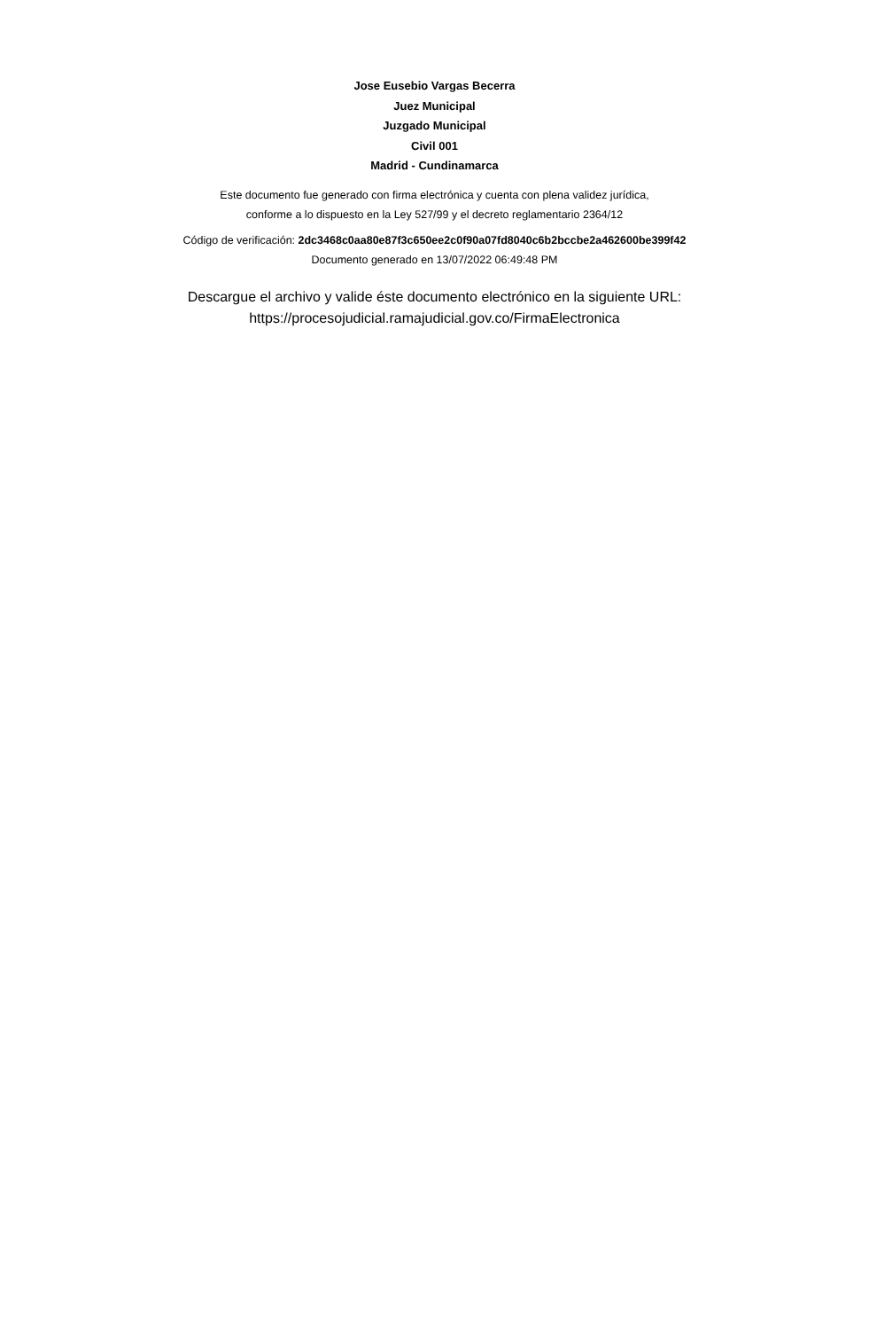Jose Eusebio Vargas Becerra
Juez Municipal
Juzgado Municipal
Civil 001
Madrid - Cundinamarca
Este documento fue generado con firma electrónica y cuenta con plena validez jurídica,
conforme a lo dispuesto en la Ley 527/99 y el decreto reglamentario 2364/12
Código de verificación: 2dc3468c0aa80e87f3c650ee2c0f90a07fd8040c6b2bccbe2a462600be399f42
Documento generado en 13/07/2022 06:49:48 PM
Descargue el archivo y valide éste documento electrónico en la siguiente URL:
https://procesojudicial.ramajudicial.gov.co/FirmaElectronica